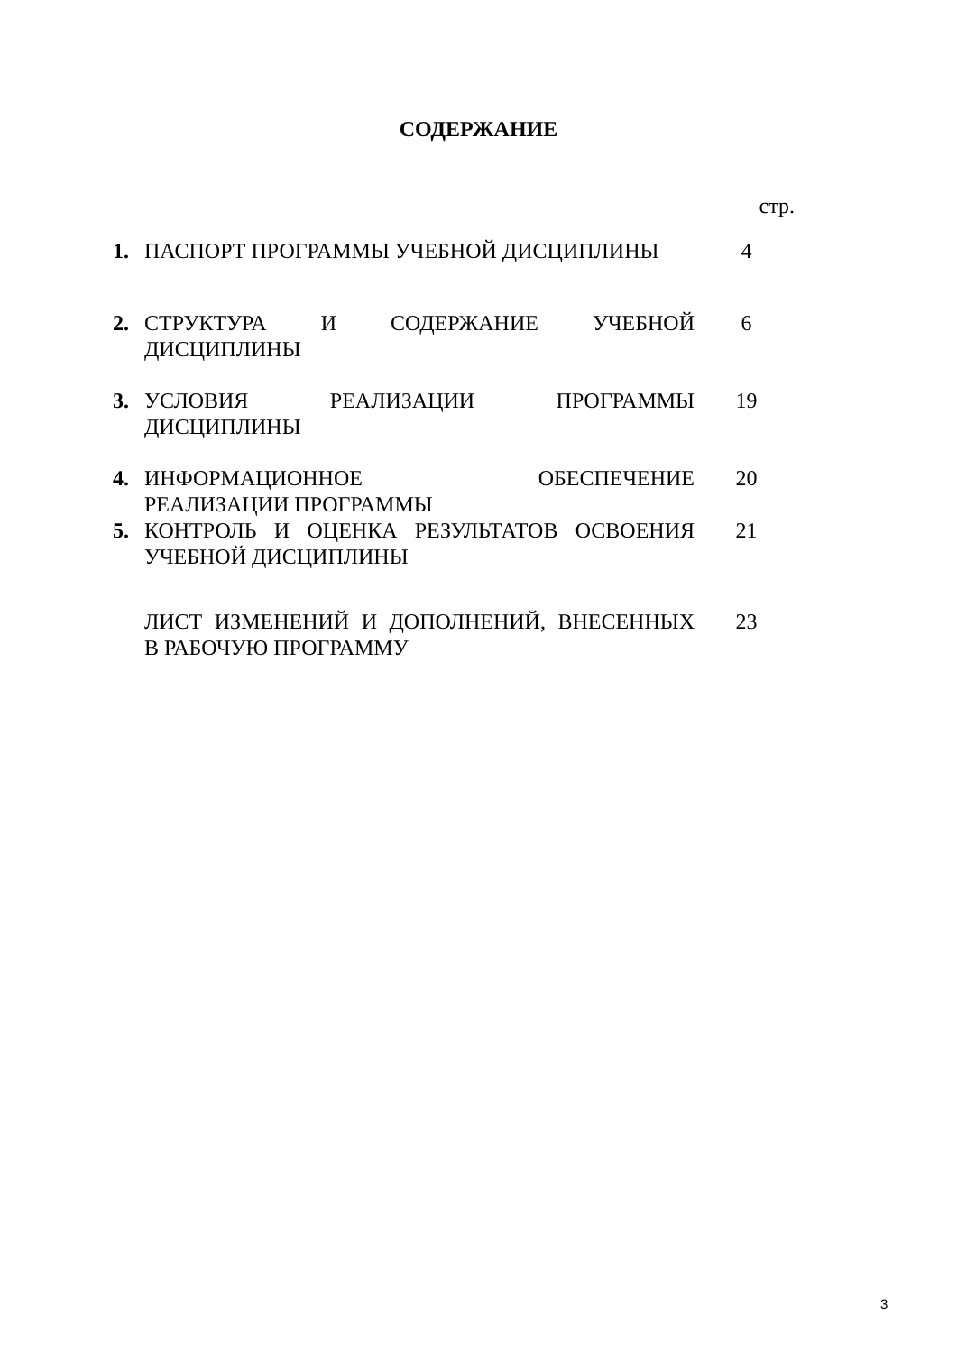СОДЕРЖАНИЕ
стр.
1. ПАСПОРТ ПРОГРАММЫ УЧЕБНОЙ ДИСЦИПЛИНЫ 4
2. СТРУКТУРА И СОДЕРЖАНИЕ УЧЕБНОЙ
ДИСЦИПЛИНЫ
6
3. УСЛОВИЯ РЕАЛИЗАЦИИ ПРОГРАММЫ
ДИСЦИПЛИНЫ
19
4. ИНФОРМАЦИОННОЕ ОБЕСПЕЧЕНИЕ
РЕАЛИЗАЦИИ ПРОГРАММЫ
20
5. КОНТРОЛЬ И ОЦЕНКА РЕЗУЛЬТАТОВ ОСВОЕНИЯ
УЧЕБНОЙ ДИСЦИПЛИНЫ
21
ЛИСТ ИЗМЕНЕНИЙ И ДОПОЛНЕНИЙ, ВНЕСЕННЫХ
В РАБОЧУЮ ПРОГРАММУ
23
3